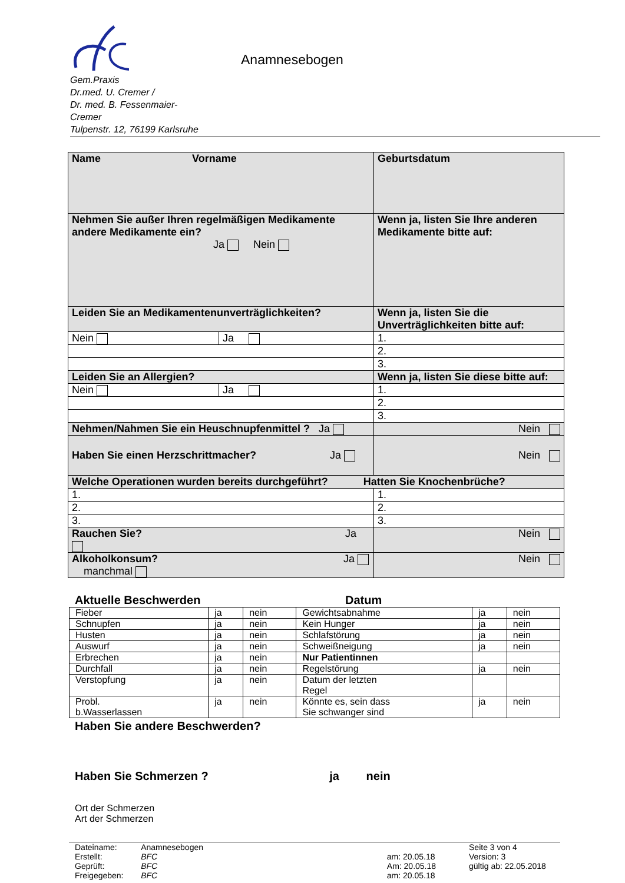Gem.Praxis
Dr.med. U. Cremer /
Dr. med. B. Fessenmaier-
Cremer
Tulpenstr. 12, 76199 Karlsruhe
Anamnesebogen
| Name Vorname | | Geburtsdatum | |
| Nehmen Sie außer Ihren regelmäßigen Medikamente andere Medikamente ein? Ja Nein | | Wenn ja, listen Sie Ihre anderen Medikamente bitte auf: | |
| Leiden Sie an Medikamentenunverträglichkeiten? | | Wenn ja, listen Sie die Unverträglichkeiten bitte auf: | |
| Nein | Ja | 1. | |
| | | 2. | |
| | | 3. | |
| Leiden Sie an Allergien? | | Wenn ja, listen Sie diese bitte auf: | |
| Nein | Ja | 1. | |
| | | 2. | |
| | | 3. | |
| Nehmen/Nahmen Sie ein Heuschnupfenmittel ? Ja | | | Nein |
| Haben Sie einen Herzschrittmacher? Ja | | | Nein |
| Welche Operationen wurden bereits durchgeführt? Hatten Sie Knochenbrüche? | | | |
| 1. | | 1. | |
| 2. | | 2. | |
| 3. | | 3. | |
| Rauchen Sie? Ja | | | Nein |
| Alkoholkonsum? Ja manchmal | | | Nein |
Aktuelle Beschwerden Datum
| Fieber | ja | nein | Gewichtsabnahme | ja | nein |
| Schnupfen | ja | nein | Kein Hunger | ja | nein |
| Husten | ja | nein | Schlafstörung | ja | nein |
| Auswurf | ja | nein | Schweißneigung | ja | nein |
| Erbrechen | ja | nein | Nur Patientinnen | | |
| Durchfall | ja | nein | Regelstörung | ja | nein |
| Verstopfung | ja | nein | Datum der letzten Regel | | |
| Probl. b.Wasserlassen | ja | nein | Könnte es, sein dass Sie schwanger sind | ja | nein |
Haben Sie andere Beschwerden?
Haben Sie Schmerzen ? ja nein
Ort der Schmerzen
Art der Schmerzen
| Dateiname: | Anamnesebogen | | Seite 3 von 4 |
| Erstellt: | BFC | am: 20.05.18 | Version: 3 |
| Geprüft: | BFC | Am: 20.05.18 | gültig ab: 22.05.2018 |
| Freigegeben: | BFC | am: 20.05.18 | |